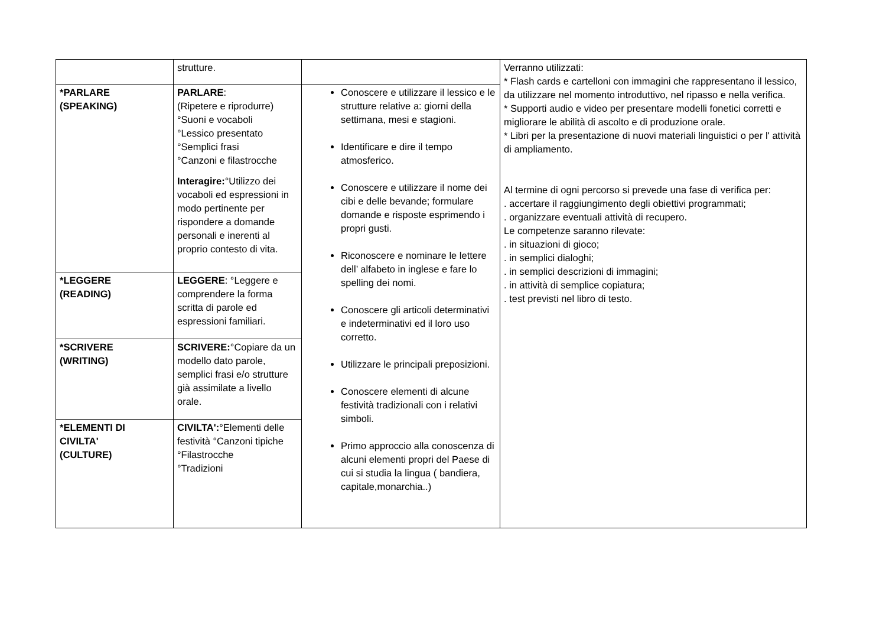| | strutture. | | Verranno utilizzati: * Flash cards e cartelloni con immagini che rappresentano il lessico, da utilizzare nel momento introduttivo, nel ripasso e nella verifica. * Supporti audio e video per presentare modelli fonetici corretti e migliorare le abilità di ascolto e di produzione orale. * Libri per la presentazione di nuovi materiali linguistici o per l' attività di ampliamento. Al termine di ogni percorso si prevede una fase di verifica per: . accertare il raggiungimento degli obiettivi programmati; . organizzare eventuali attività di recupero. Le competenze saranno rilevate: . in situazioni di gioco; . in semplici dialoghi; . in semplici descrizioni di immagini; . in attività di semplice copiatura; . test previsti nel libro di testo. |
| *PARLARE (SPEAKING) | PARLARE : (Ripetere e riprodurre) °Suoni e vocaboli °Lessico presentato °Semplici frasi °Canzoni e filastrocche Interagire: °Utilizzo dei vocaboli ed espressioni in modo pertinente per rispondere a domande personali e inerenti al proprio contesto di vita. | Conoscere e utilizzare il lessico e le strutture relative a: giorni della settimana, mesi e stagioni. Identificare e dire il tempo atmosferico. Conoscere e utilizzare il nome dei cibi e delle bevande; formulare domande e risposte esprimendo i propri gusti. Riconoscere e nominare le lettere dell’ alfabeto in inglese e fare lo spelling dei nomi. Conoscere gli articoli determinativi e indeterminativi ed il loro uso corretto. Utilizzare le principali preposizioni. Conoscere elementi di alcune festività tradizionali con i relativi simboli. Primo approccio alla conoscenza di alcuni elementi propri del Paese di cui si studia la lingua ( bandiera, capitale,monarchia..) | |
| *LEGGERE (READING) | LEGGERE : °Leggere e comprendere la forma scritta di parole ed espressioni familiari. | | |
| *SCRIVERE (WRITING) | SCRIVERE: °Copiare da un modello dato parole, semplici frasi e/o strutture già assimilate a livello orale. | | |
| *ELEMENTI DI CIVILTA' (CULTURE) | CIVILTA': °Elementi delle festività °Canzoni tipiche °Filastrocche °Tradizioni | | |